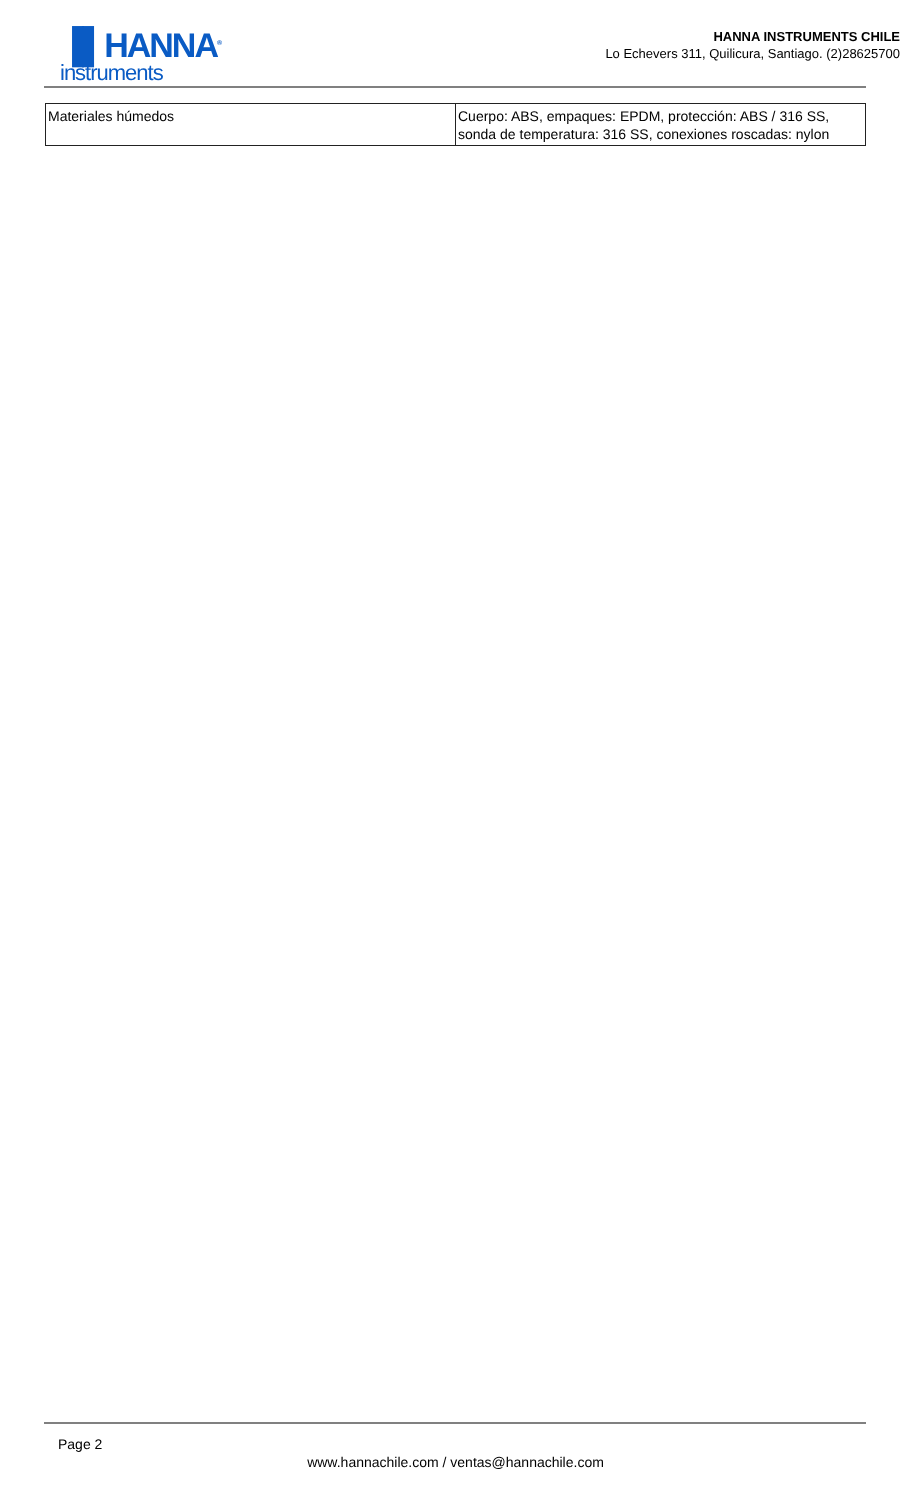▐▌HANNA<sup>®</sup>
instruments
HANNA INSTRUMENTS CHILE
Lo Echevers 311, Quilicura, Santiago. (2)28625700
| Materiales húmedos | Cuerpo: ABS, empaques: EPDM, protección: ABS / 316 SS, sonda de temperatura: 316 SS, conexiones roscadas: nylon |
Page 2
www.hannachile.com / ventas@hannachile.com